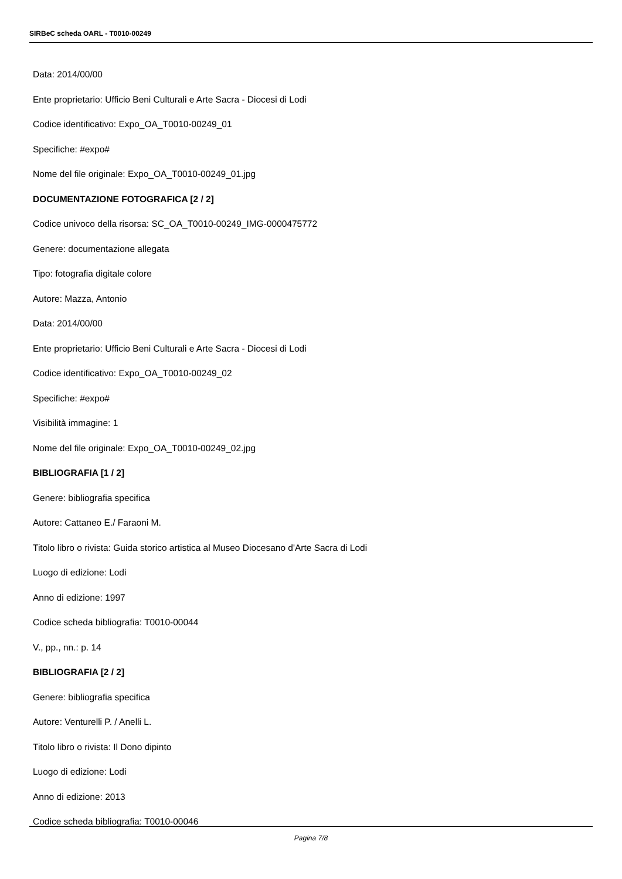SIRBeC scheda OARL - T0010-00249
Data: 2014/00/00
Ente proprietario: Ufficio Beni Culturali e Arte Sacra - Diocesi di Lodi
Codice identificativo: Expo_OA_T0010-00249_01
Specifiche: #expo#
Nome del file originale: Expo_OA_T0010-00249_01.jpg
DOCUMENTAZIONE FOTOGRAFICA [2 / 2]
Codice univoco della risorsa: SC_OA_T0010-00249_IMG-0000475772
Genere: documentazione allegata
Tipo: fotografia digitale colore
Autore: Mazza, Antonio
Data: 2014/00/00
Ente proprietario: Ufficio Beni Culturali e Arte Sacra - Diocesi di Lodi
Codice identificativo: Expo_OA_T0010-00249_02
Specifiche: #expo#
Visibilità immagine: 1
Nome del file originale: Expo_OA_T0010-00249_02.jpg
BIBLIOGRAFIA [1 / 2]
Genere: bibliografia specifica
Autore: Cattaneo E./ Faraoni M.
Titolo libro o rivista: Guida storico artistica al Museo Diocesano d'Arte Sacra di Lodi
Luogo di edizione: Lodi
Anno di edizione: 1997
Codice scheda bibliografia: T0010-00044
V., pp., nn.: p. 14
BIBLIOGRAFIA [2 / 2]
Genere: bibliografia specifica
Autore: Venturelli P. / Anelli L.
Titolo libro o rivista: Il Dono dipinto
Luogo di edizione: Lodi
Anno di edizione: 2013
Codice scheda bibliografia: T0010-00046
Pagina 7/8